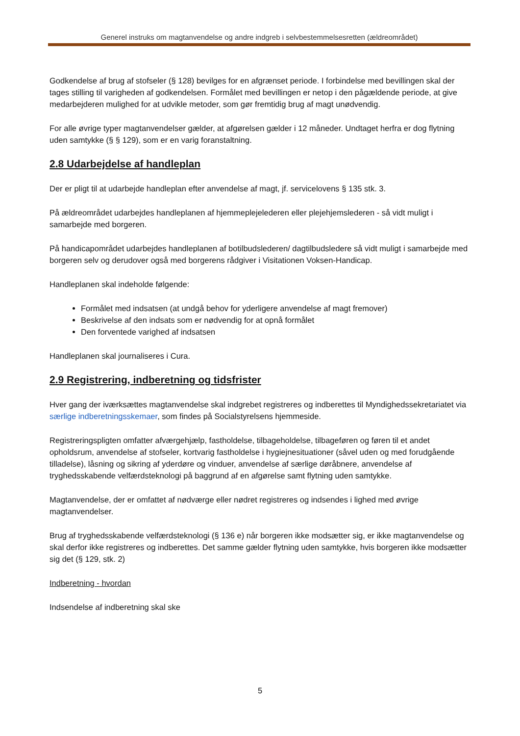Generel instruks om magtanvendelse og andre indgreb i selvbestemmelsesretten (ældreområdet)
Godkendelse af brug af stofseler (§ 128) bevilges for en afgrænset periode. I forbindelse med bevillingen skal der tages stilling til varigheden af godkendelsen. Formålet med bevillingen er netop i den pågældende periode, at give medarbejderen mulighed for at udvikle metoder, som gør fremtidig brug af magt unødvendig.
For alle øvrige typer magtanvendelser gælder, at afgørelsen gælder i 12 måneder. Undtaget herfra er dog flytning uden samtykke (§ § 129), som er en varig foranstaltning.
2.8 Udarbejdelse af handleplan
Der er pligt til at udarbejde handleplan efter anvendelse af magt, jf. servicelovens § 135 stk. 3.
På ældreområdet udarbejdes handleplanen af hjemmeplejelederen eller plejehjemslederen - så vidt muligt i samarbejde med borgeren.
På handicapområdet udarbejdes handleplanen af botilbudslederen/ dagtilbudsledere så vidt muligt i samarbejde med borgeren selv og derudover også med borgerens rådgiver i Visitationen Voksen-Handicap.
Handleplanen skal indeholde følgende:
Formålet med indsatsen (at undgå behov for yderligere anvendelse af magt fremover)
Beskrivelse af den indsats som er nødvendig for at opnå formålet
Den forventede varighed af indsatsen
Handleplanen skal journaliseres i Cura.
2.9 Registrering, indberetning og tidsfrister
Hver gang der iværksættes magtanvendelse skal indgrebet registreres og indberettes til Myndighedssekretariatet via særlige indberetningsskemaer, som findes på Socialstyrelsens hjemmeside.
Registreringspligten omfatter afværgehjælp, fastholdelse, tilbageholdelse, tilbageføren og føren til et andet opholdsrum, anvendelse af stofseler, kortvarig fastholdelse i hygiejnesituationer (såvel uden og med forudgående tilladelse), låsning og sikring af yderdøre og vinduer, anvendelse af særlige døråbnere, anvendelse af tryghedsskabende velfærdsteknologi på baggrund af en afgørelse samt flytning uden samtykke.
Magtanvendelse, der er omfattet af nødværge eller nødret registreres og indsendes i lighed med øvrige magtanvendelser.
Brug af tryghedsskabende velfærdsteknologi (§ 136 e) når borgeren ikke modsætter sig, er ikke magtanvendelse og skal derfor ikke registreres og indberettes. Det samme gælder flytning uden samtykke, hvis borgeren ikke modsætter sig det (§ 129, stk. 2)
Indberetning - hvordan
Indsendelse af indberetning skal ske
5